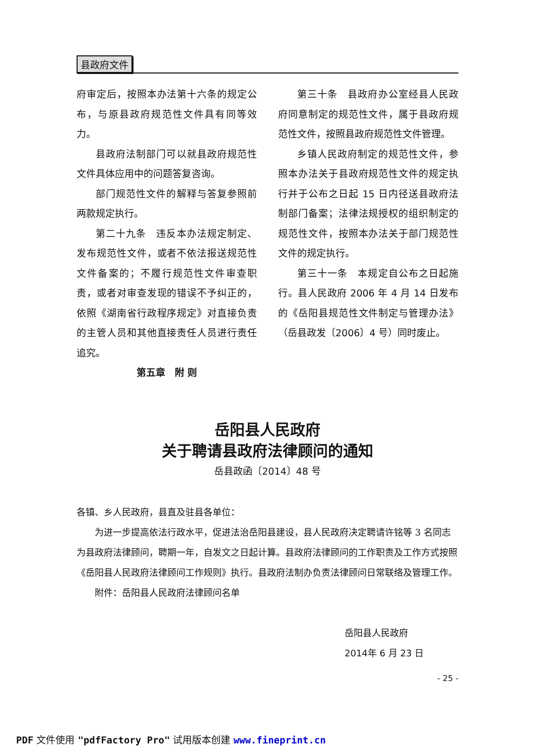县政府文件
府审定后，按照本办法第十六条的规定公布，与原县政府规范性文件具有同等效力。
县政府法制部门可以就县政府规范性文件具体应用中的问题答复咨询。
部门规范性文件的解释与答复参照前两款规定执行。
第二十九条　违反本办法规定制定、发布规范性文件，或者不依法报送规范性文件备案的；不履行规范性文件审查职责，或者对审查发现的错误不予纠正的，依照《湖南省行政程序规定》对直接负责的主管人员和其他直接责任人员进行责任追究。
第五章　附 则
第三十条　县政府办公室经县人民政府同意制定的规范性文件，属于县政府规范性文件，按照县政府规范性文件管理。
乡镇人民政府制定的规范性文件，参照本办法关于县政府规范性文件的规定执行并于公布之日起 15 日内径送县政府法制部门备案；法律法规授权的组织制定的规范性文件，按照本办法关于部门规范性文件的规定执行。
第三十一条　本规定自公布之日起施行。县人民政府 2006 年 4 月 14 日发布的《岳阳县规范性文件制定与管理办法》（岳县政发〔2006〕4 号）同时废止。
岳阳县人民政府
关于聘请县政府法律顾问的通知
岳县政函〔2014〕48 号
各镇、乡人民政府，县直及驻县各单位：
为进一步提高依法行政水平，促进法治岳阳县建设，县人民政府决定聘请许铭等 3 名同志为县政府法律顾问，聘期一年，自发文之日起计算。县政府法律顾问的工作职责及工作方式按照《岳阳县人民政府法律顾问工作规则》执行。县政府法制办负责法律顾问日常联络及管理工作。
附件：岳阳县人民政府法律顾问名单
岳阳县人民政府
2014年 6 月 23 日
- 25 -
PDF 文件使用 "pdfFactory Pro" 试用版本创建 www.fineprint.cn